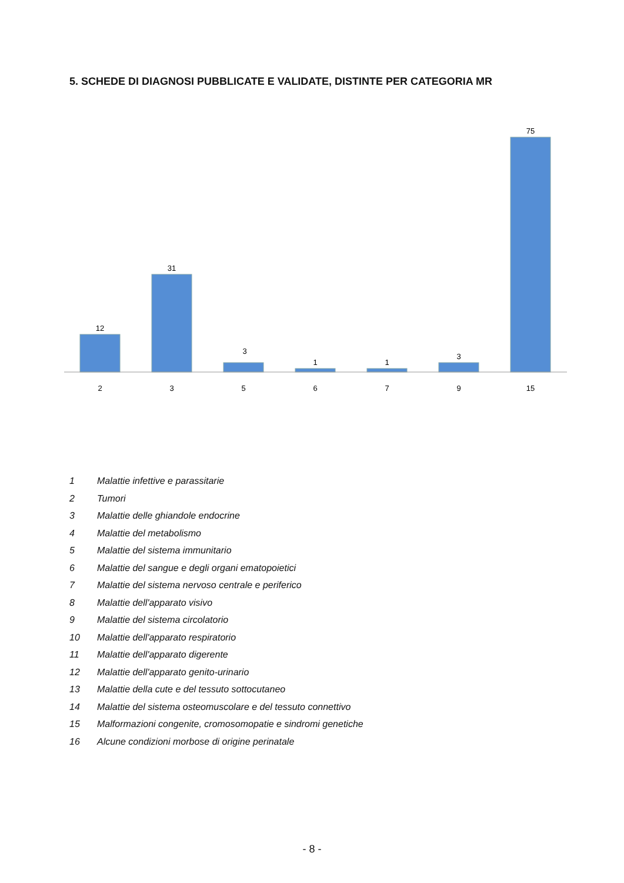5. SCHEDE DI DIAGNOSI PUBBLICATE E VALIDATE, DISTINTE PER CATEGORIA MR
12
31
3
1
1
3
75
2
3
5
6
7
9
15
1 Malattie infettive e parassitarie
2 Tumori
3 Malattie delle ghiandole endocrine
4 Malattie del metabolismo
5 Malattie del sistema immunitario
6 Malattie del sangue e degli organi ematopoietici
7 Malattie del sistema nervoso centrale e periferico
8 Malattie dell'apparato visivo
9 Malattie del sistema circolatorio
10 Malattie dell'apparato respiratorio
11 Malattie dell'apparato digerente
12 Malattie dell'apparato genito-urinario
13 Malattie della cute e del tessuto sottocutaneo
14 Malattie del sistema osteomuscolare e del tessuto connettivo
15 Malformazioni congenite, cromosomopatie e sindromi genetiche
16 Alcune condizioni morbose di origine perinatale
- 8 -